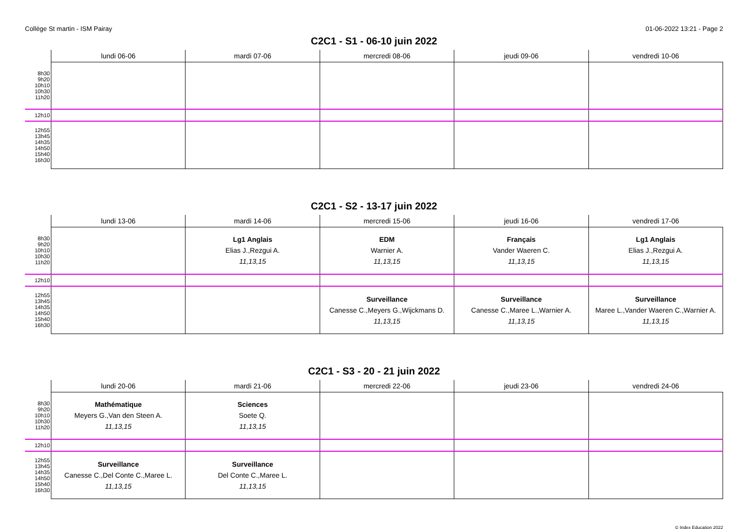Collège St martin - ISM Pairay 01-06-2022 13:21 - Page 2
C2C1 - S1 - 06-10 juin 2022
| | lundi 06-06 | mardi 07-06 | mercredi 08-06 | jeudi 09-06 | vendredi 10-06 |
| --- | --- | --- | --- | --- | --- |
| 8h30 9h20 10h10 10h30 11h20 | | | | | |
| 12h10 | | | | | |
| 12h55 13h45 14h35 14h50 15h40 16h30 | | | | | |
C2C1 - S2 - 13-17 juin 2022
| | lundi 13-06 | mardi 14-06 | mercredi 15-06 | jeudi 16-06 | vendredi 17-06 |
| --- | --- | --- | --- | --- | --- |
| 8h30 9h20 10h10 10h30 11h20 | | Lg1 Anglais Elias J.,Rezgui A. 11,13,15 | EDM Warnier A. 11,13,15 | Français Vander Waeren C. 11,13,15 | Lg1 Anglais Elias J.,Rezgui A. 11,13,15 |
| 12h10 | | | | | |
| 12h55 13h45 14h35 14h50 15h40 16h30 | | | Surveillance Canesse C.,Meyers G.,Wijckmans D. 11,13,15 | Surveillance Canesse C.,Maree L.,Warnier A. 11,13,15 | Surveillance Maree L.,Vander Waeren C.,Warnier A. 11,13,15 |
C2C1 - S3 - 20 - 21 juin 2022
| | lundi 20-06 | mardi 21-06 | mercredi 22-06 | jeudi 23-06 | vendredi 24-06 |
| --- | --- | --- | --- | --- | --- |
| 8h30 9h20 10h10 10h30 11h20 | Mathématique Meyers G.,Van den Steen A. 11,13,15 | Sciences Soete Q. 11,13,15 | | | |
| 12h10 | | | | | |
| 12h55 13h45 14h35 14h50 15h40 16h30 | Surveillance Canesse C.,Del Conte C.,Maree L. 11,13,15 | Surveillance Del Conte C.,Maree L. 11,13,15 | | | |
© Index Education 2022